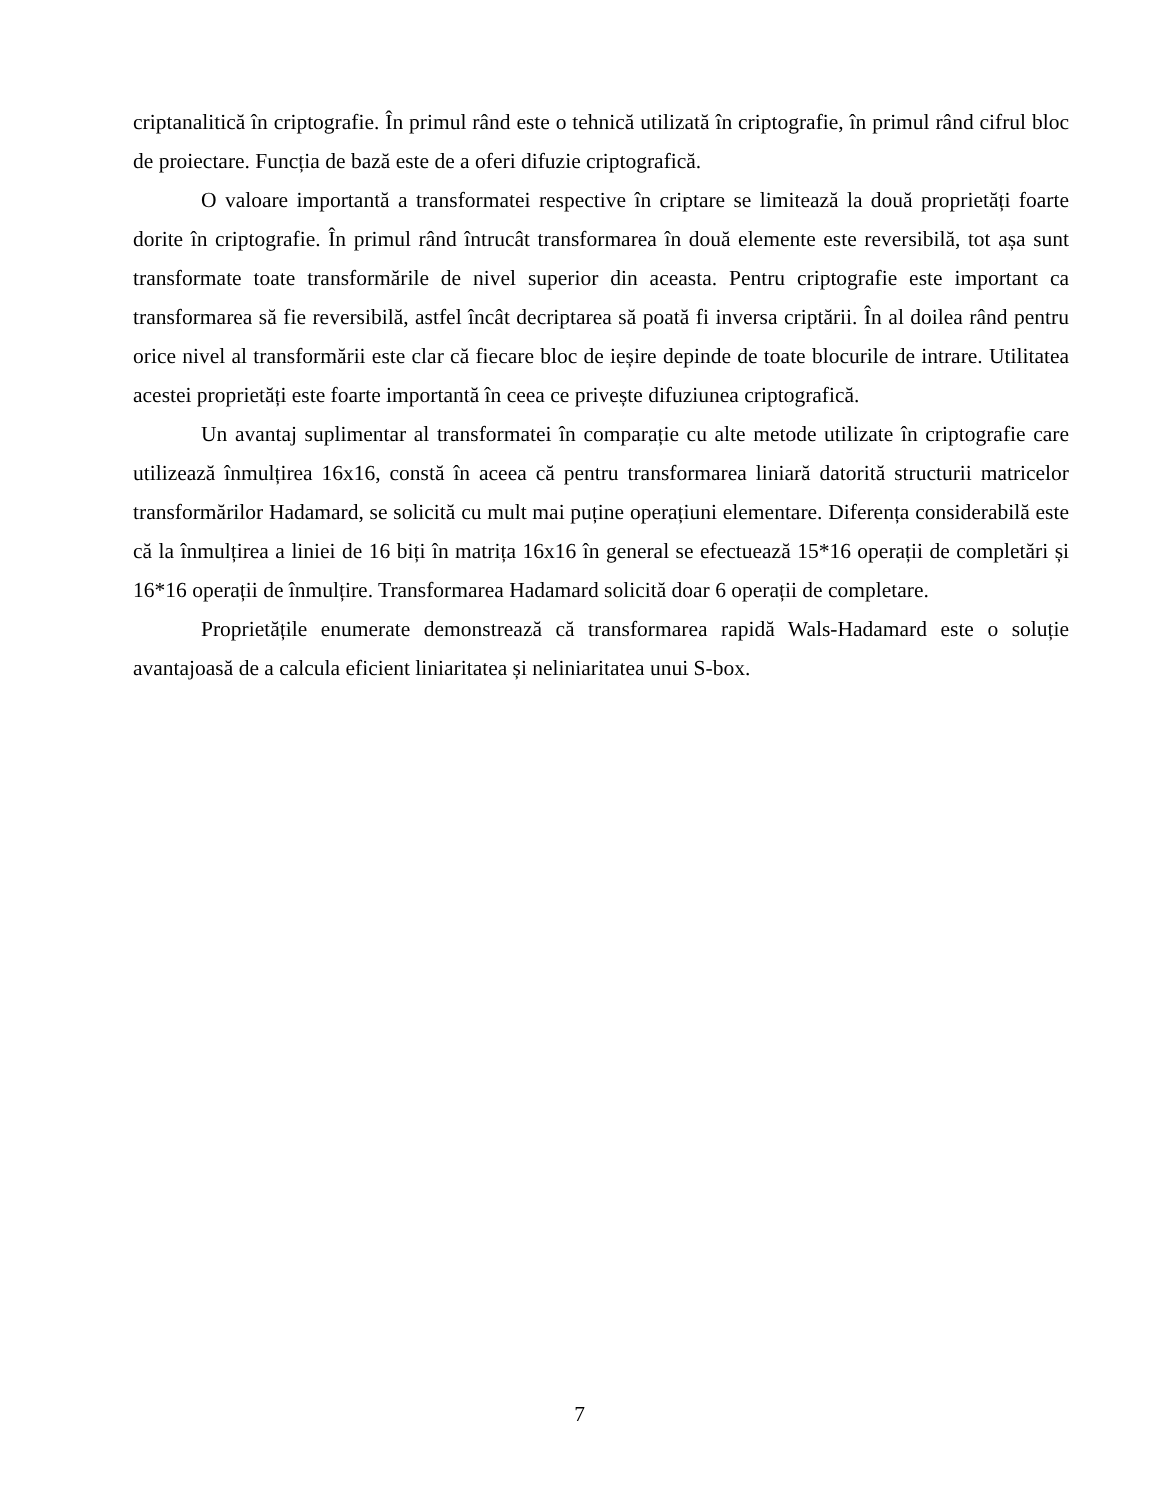criptanalitică în criptografie. În primul rând este o tehnică utilizată în criptografie, în primul rând cifrul bloc de proiectare. Funcția de bază este de a oferi difuzie criptografică.
O valoare importantă a transformatei respective în criptare se limitează la două proprietăți foarte dorite în criptografie. În primul rând întrucât transformarea în două elemente este reversibilă, tot așa sunt transformate toate transformările de nivel superior din aceasta. Pentru criptografie este important ca transformarea să fie reversibilă, astfel încât decriptarea să poată fi inversa criptării. În al doilea rând pentru orice nivel al transformării este clar că fiecare bloc de ieșire depinde de toate blocurile de intrare. Utilitatea acestei proprietăți este foarte importantă în ceea ce privește difuziunea criptografică.
Un avantaj suplimentar al transformatei în comparație cu alte metode utilizate în criptografie care utilizează înmulțirea 16x16, constă în aceea că pentru transformarea liniară datorită structurii matricelor transformărilor Hadamard, se solicită cu mult mai puține operațiuni elementare. Diferența considerabilă este că la înmulțirea a liniei de 16 biți în matrița 16x16 în general se efectuează 15*16 operații de completări și 16*16 operații de înmulțire. Transformarea Hadamard solicită doar 6 operații de completare.
Proprietățile enumerate demonstrează că transformarea rapidă Wals-Hadamard este o soluție avantajoasă de a calcula eficient liniaritatea și neliniaritatea unui S-box.
7